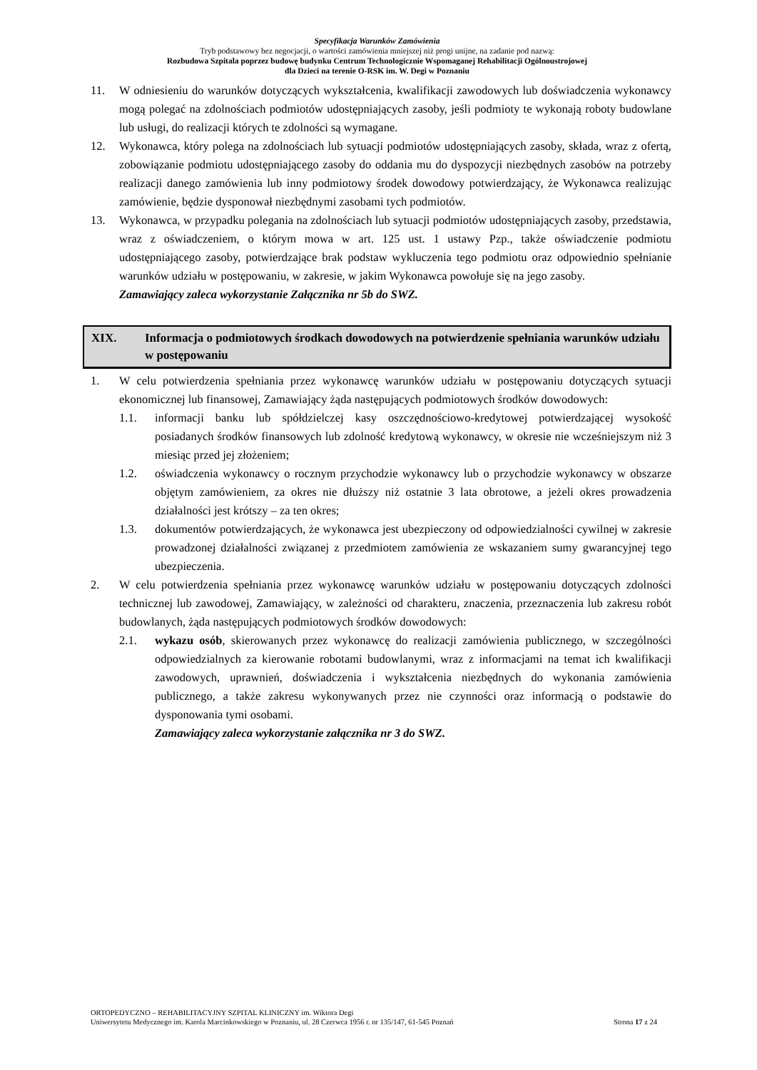Specyfikacja Warunków Zamówienia
Tryb podstawowy bez negocjacji, o wartości zamówienia mniejszej niż progi unijne, na zadanie pod nazwą:
Rozbudowa Szpitala poprzez budowę budynku Centrum Technologicznie Wspomaganej Rehabilitacji Ogólnoustrojowej
dla Dzieci na terenie O-RSK im. W. Degi w Poznaniu
11. W odniesieniu do warunków dotyczących wykształcenia, kwalifikacji zawodowych lub doświadczenia wykonawcy mogą polegać na zdolnościach podmiotów udostępniających zasoby, jeśli podmioty te wykonają roboty budowlane lub usługi, do realizacji których te zdolności są wymagane.
12. Wykonawca, który polega na zdolnościach lub sytuacji podmiotów udostępniających zasoby, składa, wraz z ofertą, zobowiązanie podmiotu udostępniającego zasoby do oddania mu do dyspozycji niezbędnych zasobów na potrzeby realizacji danego zamówienia lub inny podmiotowy środek dowodowy potwierdzający, że Wykonawca realizując zamówienie, będzie dysponował niezbędnymi zasobami tych podmiotów.
13. Wykonawca, w przypadku polegania na zdolnościach lub sytuacji podmiotów udostępniających zasoby, przedstawia, wraz z oświadczeniem, o którym mowa w art. 125 ust. 1 ustawy Pzp., także oświadczenie podmiotu udostępniającego zasoby, potwierdzające brak podstaw wykluczenia tego podmiotu oraz odpowiednio spełnianie warunków udziału w postępowaniu, w zakresie, w jakim Wykonawca powołuje się na jego zasoby.
Zamawiający zaleca wykorzystanie Załącznika nr 5b do SWZ.
XIX. Informacja o podmiotowych środkach dowodowych na potwierdzenie spełniania warunków udziału w postępowaniu
1. W celu potwierdzenia spełniania przez wykonawcę warunków udziału w postępowaniu dotyczących sytuacji ekonomicznej lub finansowej, Zamawiający żąda następujących podmiotowych środków dowodowych:
1.1. informacji banku lub spółdzielczej kasy oszczędnościowo-kredytowej potwierdzającej wysokość posiadanych środków finansowych lub zdolność kredytową wykonawcy, w okresie nie wcześniejszym niż 3 miesiąc przed jej złożeniem;
1.2. oświadczenia wykonawcy o rocznym przychodzie wykonawcy lub o przychodzie wykonawcy w obszarze objętym zamówieniem, za okres nie dłuższy niż ostatnie 3 lata obrotowe, a jeżeli okres prowadzenia działalności jest krótszy – za ten okres;
1.3. dokumentów potwierdzających, że wykonawca jest ubezpieczony od odpowiedzialności cywilnej w zakresie prowadzonej działalności związanej z przedmiotem zamówienia ze wskazaniem sumy gwarancyjnej tego ubezpieczenia.
2. W celu potwierdzenia spełniania przez wykonawcę warunków udziału w postępowaniu dotyczących zdolności technicznej lub zawodowej, Zamawiający, w zależności od charakteru, znaczenia, przeznaczenia lub zakresu robót budowlanych, żąda następujących podmiotowych środków dowodowych:
2.1. wykazu osób, skierowanych przez wykonawcę do realizacji zamówienia publicznego, w szczególności odpowiedzialnych za kierowanie robotami budowlanymi, wraz z informacjami na temat ich kwalifikacji zawodowych, uprawnień, doświadczenia i wykształcenia niezbędnych do wykonania zamówienia publicznego, a także zakresu wykonywanych przez nie czynności oraz informacją o podstawie do dysponowania tymi osobami.
Zamawiający zaleca wykorzystanie załącznika nr 3 do SWZ.
ORTOPEDYCZNO – REHABILITACYJNY SZPITAL KLINICZNY im. Wiktora Degi
Uniwersytetu Medycznego im. Karola Marcinkowskiego w Poznaniu, ul. 28 Czerwca 1956 r. nr 135/147, 61-545 Poznań
Strona 17 z 24